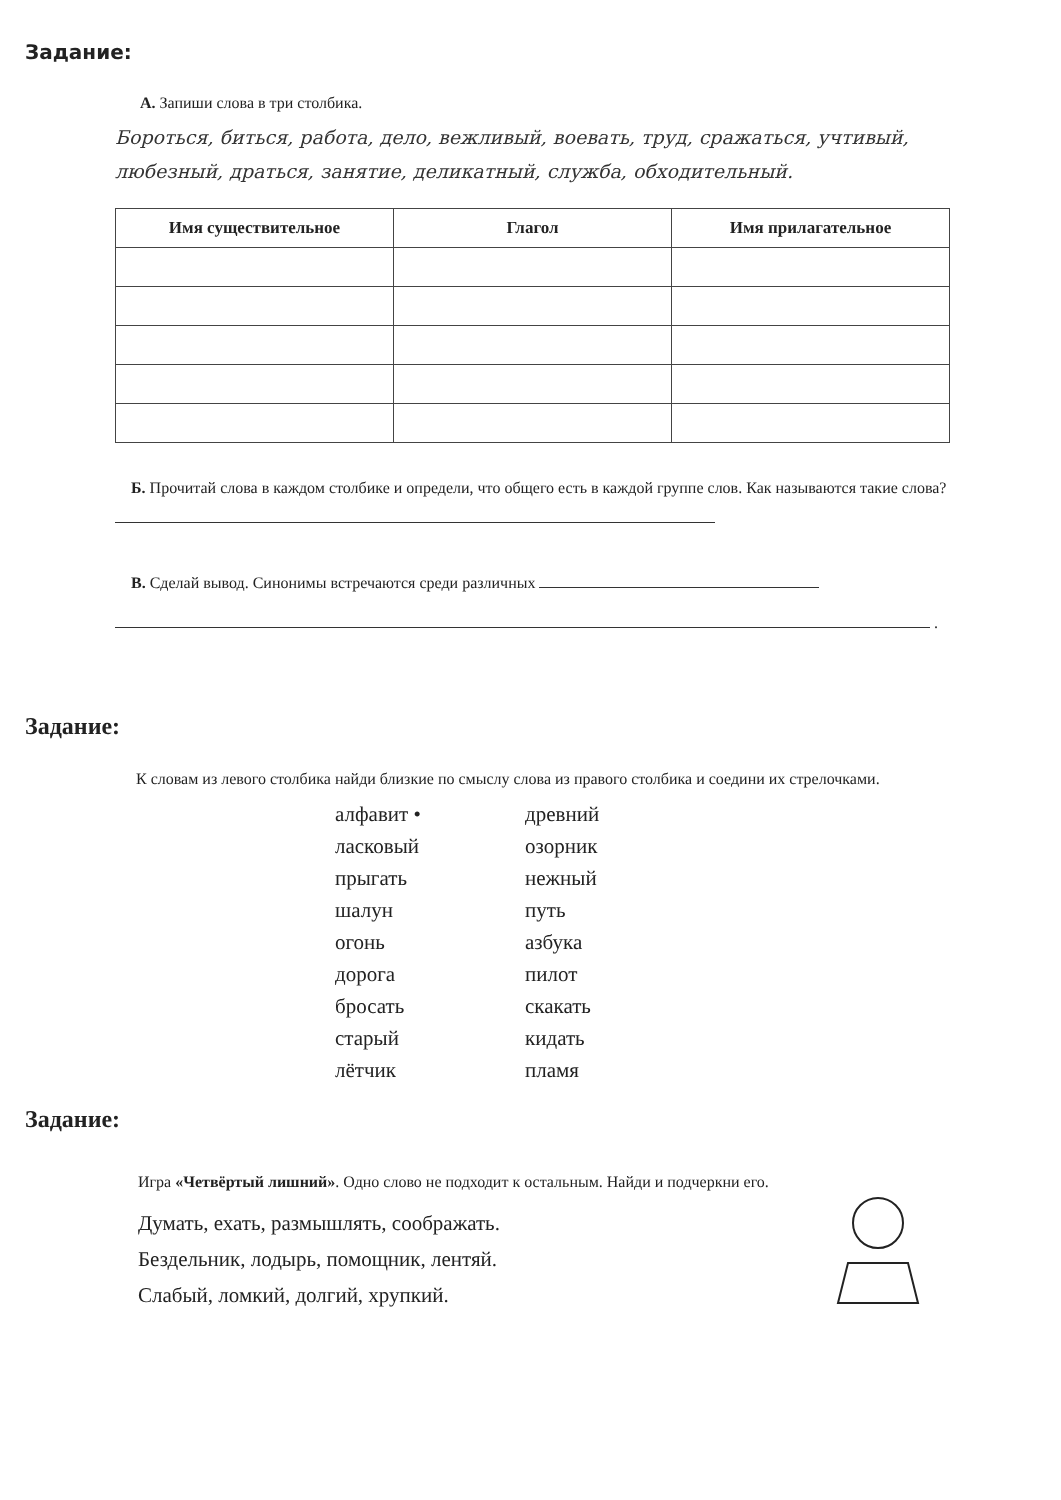Задание:
А. Запиши слова в три столбика.
Бороться, биться, работа, дело, вежливый, воевать, труд, сражаться, учтивый, любезный, драться, занятие, деликатный, служба, обходительный.
| Имя существительное | Глагол | Имя прилагательное |
| --- | --- | --- |
Б. Прочитай слова в каждом столбике и определи, что общего есть в каждой группе слов. Как называются такие слова?
В. Сделай вывод. Синонимы встречаются среди различных
.
Задание:
К словам из левого столбика найди близкие по смыслу слова из правого столбика и соедини их стрелочками.
алфавит •
ласковый
прыгать
шалун
огонь
дорога
бросать
старый
лётчик
древний
озорник
нежный
путь
азбука
пилот
скакать
кидать
пламя
Задание:
Игра «Четвёртый лишний». Одно слово не подходит к остальным. Найди и подчеркни его.
Думать, ехать, размышлять, соображать.
Бездельник, лодырь, помощник, лентяй.
Слабый, ломкий, долгий, хрупкий.